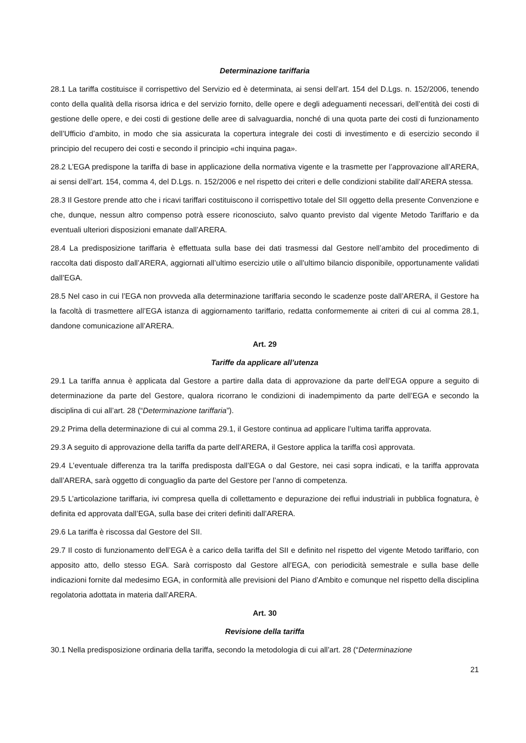Determinazione tariffaria
28.1 La tariffa costituisce il corrispettivo del Servizio ed è determinata, ai sensi dell’art. 154 del D.Lgs. n. 152/2006, tenendo conto della qualità della risorsa idrica e del servizio fornito, delle opere e degli adeguamenti necessari, dell’entità dei costi di gestione delle opere, e dei costi di gestione delle aree di salvaguardia, nonché di una quota parte dei costi di funzionamento dell’Ufficio d’ambito, in modo che sia assicurata la copertura integrale dei costi di investimento e di esercizio secondo il principio del recupero dei costi e secondo il principio «chi inquina paga».
28.2 L’EGA predispone la tariffa di base in applicazione della normativa vigente e la trasmette per l’approvazione all’ARERA, ai sensi dell’art. 154, comma 4, del D.Lgs. n. 152/2006 e nel rispetto dei criteri e delle condizioni stabilite dall’ARERA stessa.
28.3 Il Gestore prende atto che i ricavi tariffari costituiscono il corrispettivo totale del SII oggetto della presente Convenzione e che, dunque, nessun altro compenso potrà essere riconosciuto, salvo quanto previsto dal vigente Metodo Tariffario e da eventuali ulteriori disposizioni emanate dall’ARERA.
28.4 La predisposizione tariffaria è effettuata sulla base dei dati trasmessi dal Gestore nell’ambito del procedimento di raccolta dati disposto dall’ARERA, aggiornati all’ultimo esercizio utile o all’ultimo bilancio disponibile, opportunamente validati dall’EGA.
28.5 Nel caso in cui l’EGA non provveda alla determinazione tariffaria secondo le scadenze poste dall’ARERA, il Gestore ha la facoltà di trasmettere all’EGA istanza di aggiornamento tariffario, redatta conformemente ai criteri di cui al comma 28.1, dandone comunicazione all’ARERA.
Art. 29
Tariffe da applicare all’utenza
29.1 La tariffa annua è applicata dal Gestore a partire dalla data di approvazione da parte dell’EGA oppure a seguito di determinazione da parte del Gestore, qualora ricorrano le condizioni di inadempimento da parte dell’EGA e secondo la disciplina di cui all’art. 28 (“Determinazione tariffaria”).
29.2 Prima della determinazione di cui al comma 29.1, il Gestore continua ad applicare l’ultima tariffa approvata.
29.3 A seguito di approvazione della tariffa da parte dell’ARERA, il Gestore applica la tariffa così approvata.
29.4 L’eventuale differenza tra la tariffa predisposta dall’EGA o dal Gestore, nei casi sopra indicati, e la tariffa approvata dall’ARERA, sarà oggetto di conguaglio da parte del Gestore per l’anno di competenza.
29.5 L’articolazione tariffaria, ivi compresa quella di collettamento e depurazione dei reflui industriali in pubblica fognatura, è definita ed approvata dall’EGA, sulla base dei criteri definiti dall’ARERA.
29.6 La tariffa è riscossa dal Gestore del SII.
29.7 Il costo di funzionamento dell’EGA è a carico della tariffa del SII e definito nel rispetto del vigente Metodo tariffario, con apposito atto, dello stesso EGA. Sarà corrisposto dal Gestore all’EGA, con periodicità semestrale e sulla base delle indicazioni fornite dal medesimo EGA, in conformità alle previsioni del Piano d’Ambito e comunque nel rispetto della disciplina regolatoria adottata in materia dall’ARERA.
Art. 30
Revisione della tariffa
30.1 Nella predisposizione ordinaria della tariffa, secondo la metodologia di cui all’art. 28 (“Determinazione
21